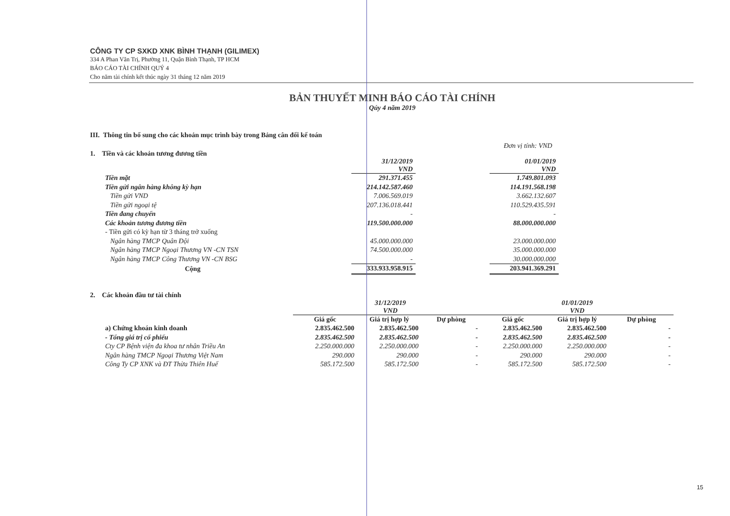CÔNG TY CP SXKD XNK BÌNH THẠNH (GILIMEX)
334 A Phan Văn Trị, Phường 11, Quận Bình Thạnh, TP HCM
BÁO CÁO TÀI CHÍNH QUÝ 4
Cho năm tài chính kết thúc ngày 31 tháng 12 năm 2019
BẢN THUYẾT MINH BÁO CÁO TÀI CHÍNH
Qúy 4 năm 2019
III. Thông tin bổ sung cho các khoản mục trình bày trong Bảng cân đối kế toán
Đơn vị tính: VND
1. Tiền và các khoản tương đương tiền
| | 31/12/2019 VND | | 01/01/2019 VND |
| Tiền mặt | 291.371.455 | | 1.749.801.093 |
| Tiền gửi ngân hàng không kỳ hạn | 214.142.587.460 | | 114.191.568.198 |
| Tiền gửi VND | 7.006.569.019 | | 3.662.132.607 |
| Tiền gửi ngoại tệ | 207.136.018.441 | | 110.529.435.591 |
| Tiền đang chuyển | - | | - |
| Các khoản tương đương tiền | 119.500.000.000 | | 88.000.000.000 |
| - Tiền gửi có kỳ hạn từ 3 tháng trở xuống | | | |
| Ngân hàng TMCP Quân Đội | 45.000.000.000 | | 23.000.000.000 |
| Ngân hàng TMCP Ngoại Thương VN -CN TSN | 74.500.000.000 | | 35.000.000.000 |
| Ngân hàng TMCP Công Thương VN -CN BSG | - | | 30.000.000.000 |
| Cộng | 333.933.958.915 | | 203.941.369.291 |
2. Các khoản đầu tư tài chính
| | 31/12/2019 VND | | | 01/01/2019 VND | | |
| | Giá gốc | Giá trị hợp lý | Dự phòng | Giá gốc | Giá trị hợp lý | Dự phòng |
| a) Chứng khoán kinh doanh | 2.835.462.500 | 2.835.462.500 | - | 2.835.462.500 | 2.835.462.500 | - |
| - Tổng giá trị cổ phiếu | 2.835.462.500 | 2.835.462.500 | - | 2.835.462.500 | 2.835.462.500 | - |
| Cty CP Bệnh viện đa khoa tư nhân Triều An | 2.250.000.000 | 2.250.000.000 | - | 2.250.000.000 | 2.250.000.000 | - |
| Ngân hàng TMCP Ngoại Thương Việt Nam | 290.000 | 290.000 | - | 290.000 | 290.000 | - |
| Công Ty CP XNK và ĐT Thừa Thiên Huế | 585.172.500 | 585.172.500 | - | 585.172.500 | 585.172.500 | - |
15